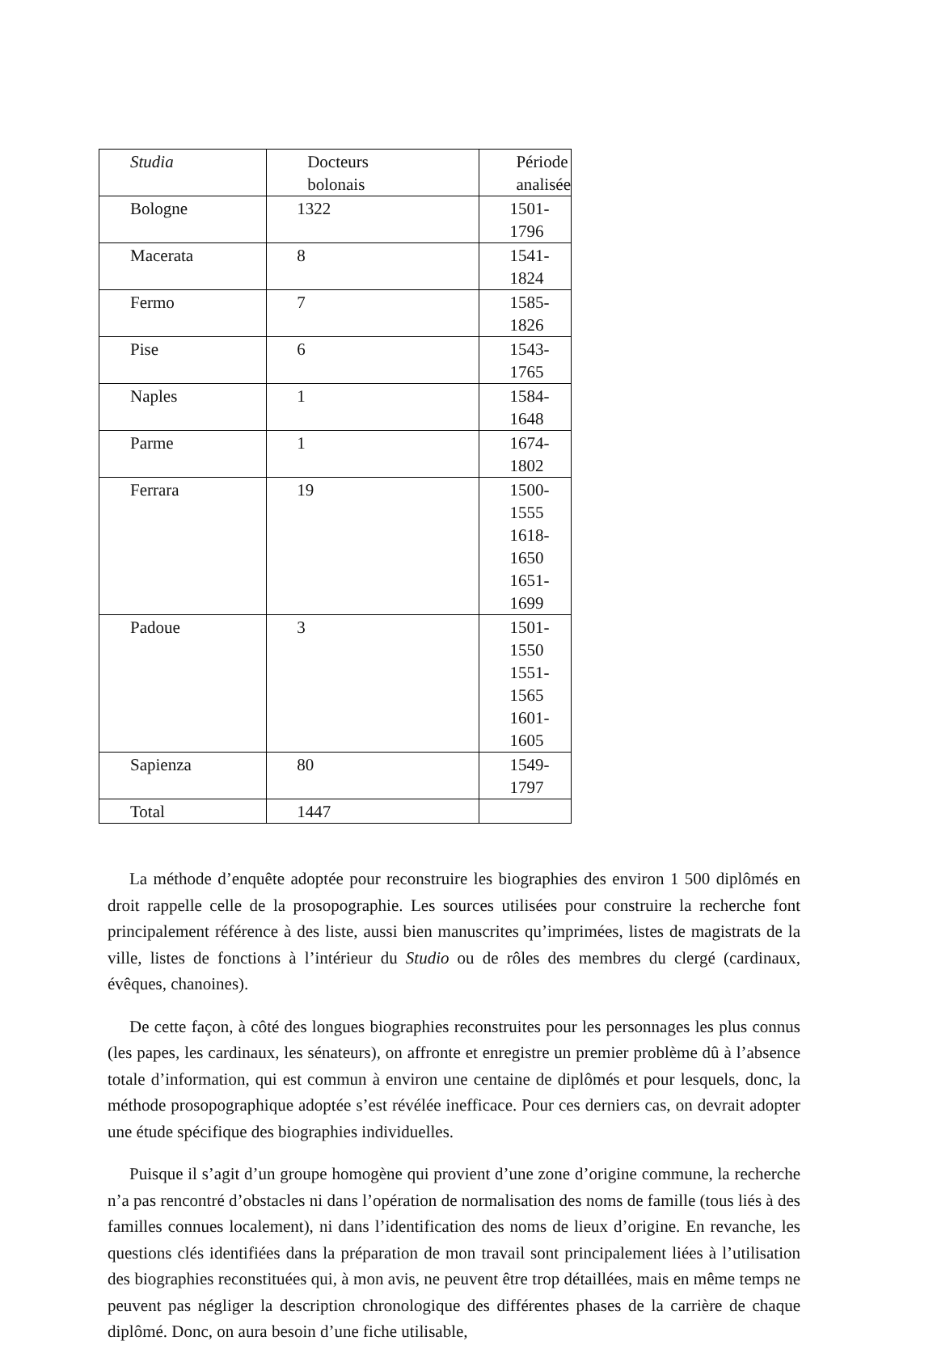| Studia | Docteurs bolonais | Période analisée |
| --- | --- | --- |
| Bologne | 1322 | 1501-1796 |
| Macerata | 8 | 1541-1824 |
| Fermo | 7 | 1585-1826 |
| Pise | 6 | 1543-1765 |
| Naples | 1 | 1584-1648 |
| Parme | 1 | 1674-1802 |
| Ferrara | 19 | 1500-1555 1618-1650 1651-1699 |
| Padoue | 3 | 1501-1550 1551-1565 1601-1605 |
| Sapienza | 80 | 1549-1797 |
| Total | 1447 | |
La méthode d’enquête adoptée pour reconstruire les biographies des environ 1 500 diplômés en droit rappelle celle de la prosopographie. Les sources utilisées pour construire la recherche font principalement référence à des liste, aussi bien manuscrites qu’imprimées, listes de magistrats de la ville, listes de fonctions à l’intérieur du Studio ou de rôles des membres du clergé (cardinaux, évêques, chanoines).
De cette façon, à côté des longues biographies reconstruites pour les personnages les plus connus (les papes, les cardinaux, les sénateurs), on affronte et enregistre un premier problème dû à l’absence totale d’information, qui est commun à environ une centaine de diplômés et pour lesquels, donc, la méthode prosopographique adoptée s’est révélée inefficace. Pour ces derniers cas, on devrait adopter une étude spécifique des biographies individuelles.
Puisque il s’agit d’un groupe homogène qui provient d’une zone d’origine commune, la recherche n’a pas rencontré d’obstacles ni dans l’opération de normalisation des noms de famille (tous liés à des familles connues localement), ni dans l’identification des noms de lieux d’origine. En revanche, les questions clés identifiées dans la préparation de mon travail sont principalement liées à l’utilisation des biographies reconstituées qui, à mon avis, ne peuvent être trop détaillées, mais en même temps ne peuvent pas négliger la description chronologique des différentes phases de la carrière de chaque diplômé. Donc, on aura besoin d’une fiche utilisable,